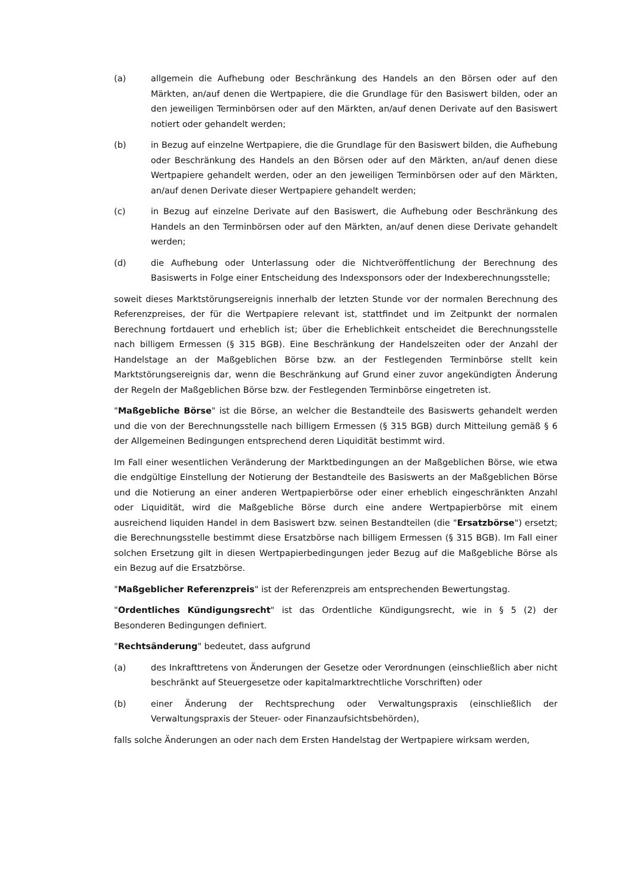(a) allgemein die Aufhebung oder Beschränkung des Handels an den Börsen oder auf den Märkten, an/auf denen die Wertpapiere, die die Grundlage für den Basiswert bilden, oder an den jeweiligen Terminbörsen oder auf den Märkten, an/auf denen Derivate auf den Basiswert notiert oder gehandelt werden;
(b) in Bezug auf einzelne Wertpapiere, die die Grundlage für den Basiswert bilden, die Aufhebung oder Beschränkung des Handels an den Börsen oder auf den Märkten, an/auf denen diese Wertpapiere gehandelt werden, oder an den jeweiligen Terminbörsen oder auf den Märkten, an/auf denen Derivate dieser Wertpapiere gehandelt werden;
(c) in Bezug auf einzelne Derivate auf den Basiswert, die Aufhebung oder Beschränkung des Handels an den Terminbörsen oder auf den Märkten, an/auf denen diese Derivate gehandelt werden;
(d) die Aufhebung oder Unterlassung oder die Nichtveröffentlichung der Berechnung des Basiswerts in Folge einer Entscheidung des Indexsponsors oder der Indexberechnungsstelle;
soweit dieses Marktstörungsereignis innerhalb der letzten Stunde vor der normalen Berechnung des Referenzpreises, der für die Wertpapiere relevant ist, stattfindet und im Zeitpunkt der normalen Berechnung fortdauert und erheblich ist; über die Erheblichkeit entscheidet die Berechnungsstelle nach billigem Ermessen (§ 315 BGB). Eine Beschränkung der Handelszeiten oder der Anzahl der Handelstage an der Maßgeblichen Börse bzw. an der Festlegenden Terminbörse stellt kein Marktstörungsereignis dar, wenn die Beschränkung auf Grund einer zuvor angekündigten Änderung der Regeln der Maßgeblichen Börse bzw. der Festlegenden Terminbörse eingetreten ist.
"Maßgebliche Börse" ist die Börse, an welcher die Bestandteile des Basiswerts gehandelt werden und die von der Berechnungsstelle nach billigem Ermessen (§ 315 BGB) durch Mitteilung gemäß § 6 der Allgemeinen Bedingungen entsprechend deren Liquidität bestimmt wird.
Im Fall einer wesentlichen Veränderung der Marktbedingungen an der Maßgeblichen Börse, wie etwa die endgültige Einstellung der Notierung der Bestandteile des Basiswerts an der Maßgeblichen Börse und die Notierung an einer anderen Wertpapierbörse oder einer erheblich eingeschränkten Anzahl oder Liquidität, wird die Maßgebliche Börse durch eine andere Wertpapierbörse mit einem ausreichend liquiden Handel in dem Basiswert bzw. seinen Bestandteilen (die "Ersatzbörse") ersetzt; die Berechnungsstelle bestimmt diese Ersatzbörse nach billigem Ermessen (§ 315 BGB). Im Fall einer solchen Ersetzung gilt in diesen Wertpapierbedingungen jeder Bezug auf die Maßgebliche Börse als ein Bezug auf die Ersatzbörse.
"Maßgeblicher Referenzpreis" ist der Referenzpreis am entsprechenden Bewertungstag.
"Ordentliches Kündigungsrecht" ist das Ordentliche Kündigungsrecht, wie in § 5 (2) der Besonderen Bedingungen definiert.
"Rechtsänderung" bedeutet, dass aufgrund
(a) des Inkrafttretens von Änderungen der Gesetze oder Verordnungen (einschließlich aber nicht beschränkt auf Steuergesetze oder kapitalmarktrechtliche Vorschriften) oder
(b) einer Änderung der Rechtsprechung oder Verwaltungspraxis (einschließlich der Verwaltungspraxis der Steuer- oder Finanzaufsichtsbehörden),
falls solche Änderungen an oder nach dem Ersten Handelstag der Wertpapiere wirksam werden,